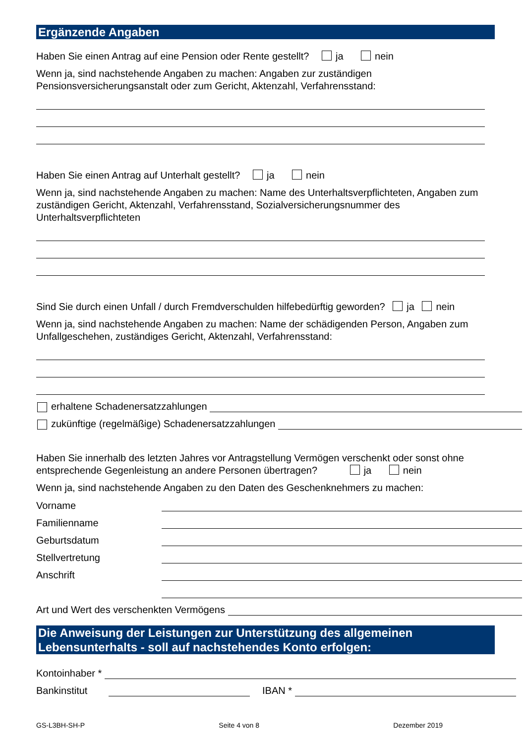Ergänzende Angaben
Haben Sie einen Antrag auf eine Pension oder Rente gestellt? ja nein
Wenn ja, sind nachstehende Angaben zu machen: Angaben zur zuständigen Pensionsversicherungsanstalt oder zum Gericht, Aktenzahl, Verfahrensstand:
Haben Sie einen Antrag auf Unterhalt gestellt? ja nein
Wenn ja, sind nachstehende Angaben zu machen: Name des Unterhaltsverpflichteten, Angaben zum zuständigen Gericht, Aktenzahl, Verfahrensstand, Sozialversicherungsnummer des Unterhaltsverpflichteten
Sind Sie durch einen Unfall / durch Fremdverschulden hilfebedürftig geworden? ja nein
Wenn ja, sind nachstehende Angaben zu machen: Name der schädigenden Person, Angaben zum Unfallgeschehen, zuständiges Gericht, Aktenzahl, Verfahrensstand:
erhaltene Schadenersatzzahlungen
zukünftige (regelmäßige) Schadenersatzzahlungen
Haben Sie innerhalb des letzten Jahres vor Antragstellung Vermögen verschenkt oder sonst ohne entsprechende Gegenleistung an andere Personen übertragen? ja nein
Wenn ja, sind nachstehende Angaben zu den Daten des Geschenknehmers zu machen:
Vorname
Familienname
Geburtsdatum
Stellvertretung
Anschrift
Art und Wert des verschenkten Vermögens
Die Anweisung der Leistungen zur Unterstützung des allgemeinen Lebensunterhalts - soll auf nachstehendes Konto erfolgen:
Kontoinhaber *
Bankinstitut IBAN *
GS-L3BH-SH-P Seite 4 von 8 Dezember 2019